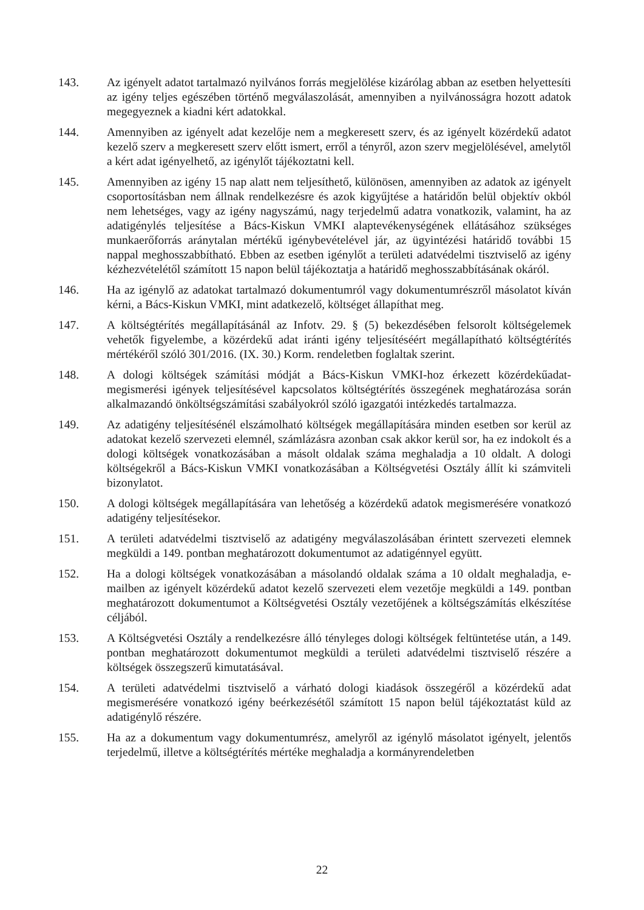143. Az igényelt adatot tartalmazó nyilvános forrás megjelölése kizárólag abban az esetben helyettesíti az igény teljes egészében történő megválaszolását, amennyiben a nyilvánosságra hozott adatok megegyeznek a kiadni kért adatokkal.
144. Amennyiben az igényelt adat kezelője nem a megkeresett szerv, és az igényelt közérdekű adatot kezelő szerv a megkeresett szerv előtt ismert, erről a tényről, azon szerv megjelölésével, amelytől a kért adat igényelhető, az igénylőt tájékoztatni kell.
145. Amennyiben az igény 15 nap alatt nem teljesíthető, különösen, amennyiben az adatok az igényelt csoportosításban nem állnak rendelkezésre és azok kigyűjtése a határidőn belül objektív okból nem lehetséges, vagy az igény nagyszámú, nagy terjedelmű adatra vonatkozik, valamint, ha az adatigénylés teljesítése a Bács-Kiskun VMKI alaptevékenységének ellátásához szükséges munkaerőforrás aránytalan mértékű igénybevételével jár, az ügyintézési határidő további 15 nappal meghosszabbítható. Ebben az esetben igénylőt a területi adatvédelmi tisztviselő az igény kézhezvételétől számított 15 napon belül tájékoztatja a határidő meghosszabbításának okáról.
146. Ha az igénylő az adatokat tartalmazó dokumentumról vagy dokumentumrészről másolatot kíván kérni, a Bács-Kiskun VMKI, mint adatkezelő, költséget állapíthat meg.
147. A költségtérítés megállapításánál az Infotv. 29. § (5) bekezdésében felsorolt költségelemek vehetők figyelembe, a közérdekű adat iránti igény teljesítéséért megállapítható költségtérítés mértékéről szóló 301/2016. (IX. 30.) Korm. rendeletben foglaltak szerint.
148. A dologi költségek számítási módját a Bács-Kiskun VMKI-hoz érkezett közérdekűadat-megismerési igények teljesítésével kapcsolatos költségtérítés összegének meghatározása során alkalmazandó önköltségszámítási szabályokról szóló igazgatói intézkedés tartalmazza.
149. Az adatigény teljesítésénél elszámolható költségek megállapítására minden esetben sor kerül az adatokat kezelő szervezeti elemnél, számlázásra azonban csak akkor kerül sor, ha ez indokolt és a dologi költségek vonatkozásában a másolt oldalak száma meghaladja a 10 oldalt. A dologi költségekről a Bács-Kiskun VMKI vonatkozásában a Költségvetési Osztály állít ki számviteli bizonylatot.
150. A dologi költségek megállapítására van lehetőség a közérdekű adatok megismerésére vonatkozó adatigény teljesítésekor.
151. A területi adatvédelmi tisztviselő az adatigény megválaszolásában érintett szervezeti elemnek megküldi a 149. pontban meghatározott dokumentumot az adatigénnyel együtt.
152. Ha a dologi költségek vonatkozásában a másolandó oldalak száma a 10 oldalt meghaladja, e-mailben az igényelt közérdekű adatot kezelő szervezeti elem vezetője megküldi a 149. pontban meghatározott dokumentumot a Költségvetési Osztály vezetőjének a költségszámítás elkészítése céljából.
153. A Költségvetési Osztály a rendelkezésre álló tényleges dologi költségek feltüntetése után, a 149. pontban meghatározott dokumentumot megküldi a területi adatvédelmi tisztviselő részére a költségek összegszerű kimutatásával.
154. A területi adatvédelmi tisztviselő a várható dologi kiadások összegéről a közérdekű adat megismerésére vonatkozó igény beérkezésétől számított 15 napon belül tájékoztatást küld az adatigénylő részére.
155. Ha az a dokumentum vagy dokumentumrész, amelyről az igénylő másolatot igényelt, jelentős terjedelmű, illetve a költségtérítés mértéke meghaladja a kormányrendeletben
22